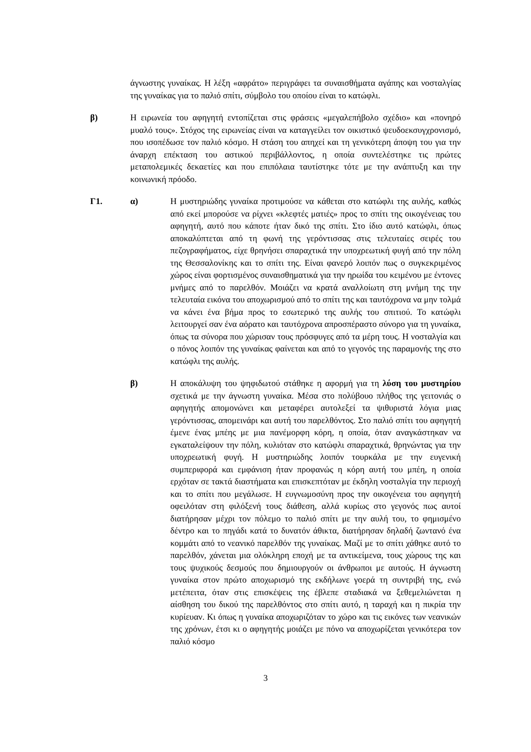άγνωστης γυναίκας. Η λέξη «αφράτο» περιγράφει τα συναισθήματα αγάπης και νοσταλγίας της γυναίκας για το παλιό σπίτι, σύμβολο του οποίου είναι το κατώφλι.
β) Η ειρωνεία του αφηγητή εντοπίζεται στις φράσεις «μεγαλεπήβολο σχέδιο» και «πονηρό μυαλό τους». Στόχος της ειρωνείας είναι να καταγγείλει τον οικιστικό ψευδοεκσυγχρονισμό, που ισοπέδωσε τον παλιό κόσμο. Η στάση του απηχεί και τη γενικότερη άποψη του για την άναρχη επέκταση του αστικού περιβάλλοντος, η οποία συντελέστηκε τις πρώτες μεταπολεμικές δεκαετίες και που επιπόλαια ταυτίστηκε τότε με την ανάπτυξη και την κοινωνική πρόοδο.
Γ1. α) Η μυστηριώδης γυναίκα προτιμούσε να κάθεται στο κατώφλι της αυλής, καθώς από εκεί μπορούσε να ρίχνει «κλεφτές ματιές» προς το σπίτι της οικογένειας του αφηγητή, αυτό που κάποτε ήταν δικό της σπίτι. Στο ίδιο αυτό κατώφλι, όπως αποκαλύπτεται από τη φωνή της γερόντισσας στις τελευταίες σειρές του πεζογραφήματος, είχε θρηνήσει σπαραχτικά την υποχρεωτική φυγή από την πόλη της Θεσσαλονίκης και το σπίτι της. Είναι φανερό λοιπόν πως ο συγκεκριμένος χώρος είναι φορτισμένος συναισθηματικά για την ηρωίδα του κειμένου με έντονες μνήμες από το παρελθόν. Μοιάζει να κρατά αναλλοίωτη στη μνήμη της την τελευταία εικόνα του αποχωρισμού από το σπίτι της και ταυτόχρονα να μην τολμά να κάνει ένα βήμα προς το εσωτερικό της αυλής του σπιτιού. Το κατώφλι λειτουργεί σαν ένα αόρατο και ταυτόχρονα απροσπέραστο σύνορο για τη γυναίκα, όπως τα σύνορα που χώρισαν τους πρόσφυγες από τα μέρη τους. Η νοσταλγία και ο πόνος λοιπόν της γυναίκας φαίνεται και από το γεγονός της παραμονής της στο κατώφλι της αυλής.
β) Η αποκάλυψη του ψηφιδωτού στάθηκε η αφορμή για τη λύση του μυστηρίου σχετικά με την άγνωστη γυναίκα. Μέσα στο πολύβουο πλήθος της γειτονιάς ο αφηγητής απομονώνει και μεταφέρει αυτολεξεί τα ψιθυριστά λόγια μιας γερόντισσας, απομεινάρι και αυτή του παρελθόντος. Στο παλιό σπίτι του αφηγητή έμενε ένας μπέης με μια πανέμορφη κόρη, η οποία, όταν αναγκάστηκαν να εγκαταλείψουν την πόλη, κυλιόταν στο κατώφλι σπαραχτικά, θρηνώντας για την υποχρεωτική φυγή. Η μυστηριώδης λοιπόν τουρκάλα με την ευγενική συμπεριφορά και εμφάνιση ήταν προφανώς η κόρη αυτή του μπέη, η οποία ερχόταν σε τακτά διαστήματα και επισκεπτόταν με έκδηλη νοσταλγία την περιοχή και το σπίτι που μεγάλωσε. Η ευγνωμοσύνη προς την οικογένεια του αφηγητή οφειλόταν στη φιλόξενή τους διάθεση, αλλά κυρίως στο γεγονός πως αυτοί διατήρησαν μέχρι τον πόλεμο το παλιό σπίτι με την αυλή του, το φημισμένο δέντρο και το πηγάδι κατά το δυνατόν άθικτα, διατήρησαν δηλαδή ζωντανό ένα κομμάτι από το νεανικό παρελθόν της γυναίκας. Μαζί με το σπίτι χάθηκε αυτό το παρελθόν, χάνεται μια ολόκληρη εποχή με τα αντικείμενα, τους χώρους της και τους ψυχικούς δεσμούς που δημιουργούν οι άνθρωποι με αυτούς. Η άγνωστη γυναίκα στον πρώτο αποχωρισμό της εκδήλωνε γοερά τη συντριβή της, ενώ μετέπειτα, όταν στις επισκέψεις της έβλεπε σταδιακά να ξεθεμελιώνεται η αίσθηση του δικού της παρελθόντος στο σπίτι αυτό, η ταραχή και η πικρία την κυρίευαν. Κι όπως η γυναίκα αποχωριζόταν το χώρο και τις εικόνες των νεανικών της χρόνων, έτσι κι ο αφηγητής μοιάζει με πόνο να αποχωρίζεται γενικότερα τον παλιό κόσμο
3